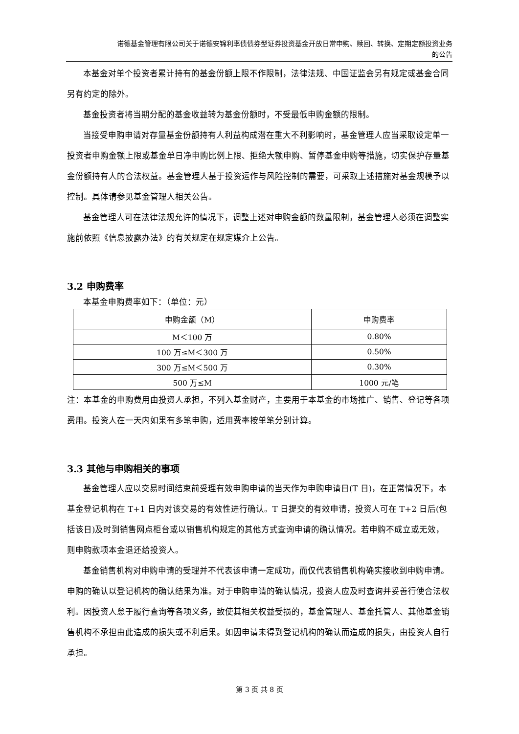诺德基金管理有限公司关于诺德安锦利率债债券型证券投资基金开放日常申购、赎回、转换、定期定额投资业务
的公告
本基金对单个投资者累计持有的基金份额上限不作限制，法律法规、中国证监会另有规定或基金合同另有约定的除外。
基金投资者将当期分配的基金收益转为基金份额时，不受最低申购金额的限制。
当接受申购申请对存量基金份额持有人利益构成潜在重大不利影响时，基金管理人应当采取设定单一投资者申购金额上限或基金单日净申购比例上限、拒绝大额申购、暂停基金申购等措施，切实保护存量基金份额持有人的合法权益。基金管理人基于投资运作与风险控制的需要，可采取上述措施对基金规模予以控制。具体请参见基金管理人相关公告。
基金管理人可在法律法规允许的情况下，调整上述对申购金额的数量限制，基金管理人必须在调整实施前依照《信息披露办法》的有关规定在规定媒介上公告。
3.2 申购费率
本基金申购费率如下：（单位：元）
| 申购金额（M） | 申购费率 |
| --- | --- |
| M＜100 万 | 0.80% |
| 100 万≤M＜300 万 | 0.50% |
| 300 万≤M＜500 万 | 0.30% |
| 500 万≤M | 1000 元/笔 |
注：本基金的申购费用由投资人承担，不列入基金财产，主要用于本基金的市场推广、销售、登记等各项费用。投资人在一天内如果有多笔申购，适用费率按单笔分别计算。
3.3 其他与申购相关的事项
基金管理人应以交易时间结束前受理有效申购申请的当天作为申购申请日(T 日)，在正常情况下，本基金登记机构在 T+1 日内对该交易的有效性进行确认。T 日提交的有效申请，投资人可在 T+2 日后(包括该日)及时到销售网点柜台或以销售机构规定的其他方式查询申请的确认情况。若申购不成立或无效，则申购款项本金退还给投资人。
基金销售机构对申购申请的受理并不代表该申请一定成功，而仅代表销售机构确实接收到申购申请。申购的确认以登记机构的确认结果为准。对于申购申请的确认情况，投资人应及时查询并妥善行使合法权利。因投资人怠于履行查询等各项义务，致使其相关权益受损的，基金管理人、基金托管人、其他基金销售机构不承担由此造成的损失或不利后果。如因申请未得到登记机构的确认而造成的损失，由投资人自行承担。
第 3 页 共 8 页